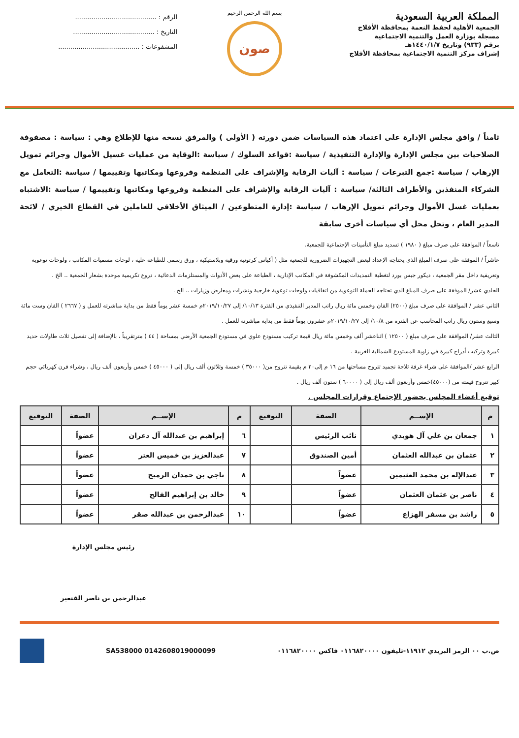المملكة العربية السعودية
الجمعية الأهلية لحفظ النعمة بمحافظة الأفلاج
مسجلة بوزارة العمل والتنمية الاجتماعية
برقم (٩٣٣) وتاريخ ١٤٤٠/١/٧هـ
إشراف مركز التنمية الاجتماعية بمحافظة الأفلاج
بسم الله الرحمن الرحيم
صون
الرقم : ........................................
التاريخ : ........................................
المشفوعات : ........................................
ثامناً / وافق مجلس الإدارة على اعتماد هذه السياسات ضمن دورته ( الأولى ) والمرفق نسخه منها للإطلاع وهي : سياسة : مصفوفة الصلاحيات بين مجلس الإدارة والإدارة التنفيذية / سياسة :قواعد السلوك / سياسة :الوقاية من عمليات غسيل الأموال وجرائم تمويل الإرهاب / سياسة :جمع التبرعات / سياسة : آليات الرقابة والإشراف على المنظمة وفروعها ومكاتبها وتقييمها / سياسة :التعامل مع الشركاء المنفذين والأطراف الثالثة/ سياسة : آليات الرقابة والإشراف على المنظمة وفروعها ومكاتبها وتقييمها / سياسة :الاشتباه بعمليات غسل الأموال وجرائم تمويل الإرهاب / سياسة :إدارة المتطوعين / الميثاق الأخلاقي للعاملين في القطاع الخيري / لائحة المدير العام ، وتحل محل أي سياسات أخرى سابقة
تاسعاً / الموافقة على صرف مبلغ ( ١٩٨٠ ) تسديد مبلغ التأمينات الإجتماعية للجمعية.
عاشراً / الموفقة على صرف المبلغ الذي يحتاجه الإعداد لبعض التجهيزات الضرورية للجمعية مثل ( أكياس كرتونية ورقية وبلاستيكية ، ورق رسمي للطباعة عليه ، لوحات مسميات المكاتب ، ولوحات توعوية وتعريفية داخل مقر الجمعية ، ديكور جبس بورد لتغطية التمديدات المكشوفة في المكاتب الإدارية ، الطباعة على بعض الأدوات والمستلزمات الدعائية ، دروع تكريمية موحدة بشعار الجمعية .. الخ .
الحادي عشر/ الموفقة على صرف المبلغ الذي تحتاجه الحملة التوعوية من اتفاقيات ولوحات توعوية خارجية ونشرات ومعارض وزيارات .. الخ .
الثاني عشر / الموافقة على صرف مبلغ (٢٥٠٠) الفان وخمس مائة ريال راتب المدير التنفيذي من الفترة ١٠/١٣/ إلى ٢٠١٩/١٠/٢٧م خمسة عشر يوماً فقط من بداية مباشرته للعمل و ( ٢٦٦٧ ) الفان وست مائة وسبع وستون ريال راتب المحاسب عن الفترة من ١٠/٨/ إلى ٢٠١٩/١٠/٢٧م عشرون يوماً فقط من بداية مباشرته للعمل .
الثالث عشر/ الموافقة على صرف مبلغ ( ١٢٥٠٠ ) اثناعشر ألف وخمس مائة ريال قيمة تركيب مستودع علوي في مستودع الجمعية الأرضي بمساحة ( ٤٤ ) مترتقريباً ، بالإضافة إلى تفصيل ثلاث طاولات حديد كبيرة وتركيب أدراج كبيرة في زاوية المستودع الشمالية الغربية .
الرابع عشر /الموافقة على شراء غرفة ثلاجة تجميد تتروح مساحتها من ١٦ م إلى٢٠ م بقيمة تتروح من( ٣٥٠٠٠ ) خمسة وثلاثون ألف ريال إلى ( ٤٥٠٠٠ ) خمس وأربعون ألف ريال ، وشراء فرن كهربائي حجم كبير تتروح قيمته من (٤٥٠٠٠)خمس وأربعون ألف ريال إلى ( ٦٠٠٠٠ ) ستون ألف ريال .
توقيع أعضاء المجلس بحضور الإجتماع وقرارات المجلس .
| م | الإســم | الصفة | التوقيع | م | الإســم | الصفة | التوقيع |
| --- | --- | --- | --- | --- | --- | --- | --- |
| ١ | جمعان بن علي آل هويدي | نائب الرئيس | | ٦ | إبراهيم بن عبدالله آل دعران | عضواً | |
| ٢ | عثمان بن عبدالله العثمان | أمين الصندوق | | ٧ | عبدالعزيز بن خميس العتر | عضواً | |
| ٣ | عبدالإله بن محمد العثيمين | عضواً | | ٨ | ناجي بن حمدان الرميح | عضواً | |
| ٤ | ناصر بن عثمان العثمان | عضواً | | ٩ | خالد بن إبراهيم الفالح | عضواً | |
| ٥ | راشد بن مسفر الهزاع | عضواً | | ١٠ | عبدالرحمن بن عبدالله صقر | عضواً | |
رئيس مجلس الإدارة
عبدالرحمن بن ناصر القنعير
ص.ب ٠٠ الرمز البريدي ١١٩١٢-تليفون ٠١١٦٨٢٠٠٠٠ فاكس ٠١١٦٨٢٠٠٠٠ SA538000 0142608019000099